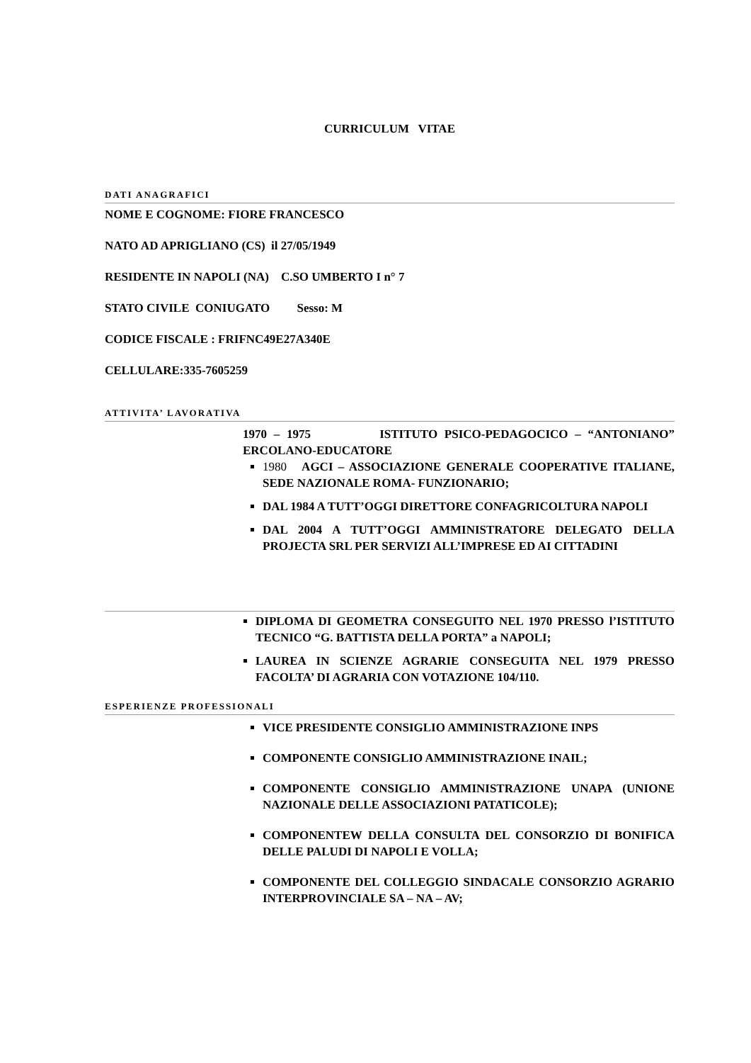CURRICULUM VITAE
DATI ANAGRAFICI
NOME E COGNOME: FIORE FRANCESCO
NATO AD APRIGLIANO (CS) il 27/05/1949
RESIDENTE IN NAPOLI (NA) C.SO UMBERTO I n° 7
STATO CIVILE CONIUGATO Sesso: M
CODICE FISCALE : FRIFNC49E27A340E
CELLULARE:335-7605259
ATTIVITA’ LAVORATIVA
1970 – 1975 ISTITUTO PSICO-PEDAGOCICO – “ANTONIANO” ERCOLANO-EDUCATORE
1980 AGCI – ASSOCIAZIONE GENERALE COOPERATIVE ITALIANE, SEDE NAZIONALE ROMA- FUNZIONARIO;
DAL 1984 A TUTT’OGGI DIRETTORE CONFAGRICOLTURA NAPOLI
DAL 2004 A TUTT’OGGI AMMINISTRATORE DELEGATO DELLA PROJECTA SRL PER SERVIZI ALL’IMPRESE ED AI CITTADINI
DIPLOMA DI GEOMETRA CONSEGUITO NEL 1970 PRESSO l’ISTITUTO TECNICO “G. BATTISTA DELLA PORTA” a NAPOLI;
LAUREA IN SCIENZE AGRARIE CONSEGUITA NEL 1979 PRESSO FACOLTA’ DI AGRARIA CON VOTAZIONE 104/110.
ESPERIENZE PROFESSIONALI
VICE PRESIDENTE CONSIGLIO AMMINISTRAZIONE INPS
COMPONENTE CONSIGLIO AMMINISTRAZIONE INAIL;
COMPONENTE CONSIGLIO AMMINISTRAZIONE UNAPA (UNIONE NAZIONALE DELLE ASSOCIAZIONI PATATICOLE);
COMPONENTEW DELLA CONSULTA DEL CONSORZIO DI BONIFICA DELLE PALUDI DI NAPOLI E VOLLA;
COMPONENTE DEL COLLEGGIO SINDACALE CONSORZIO AGRARIO INTERPROVINCIALE SA – NA – AV;